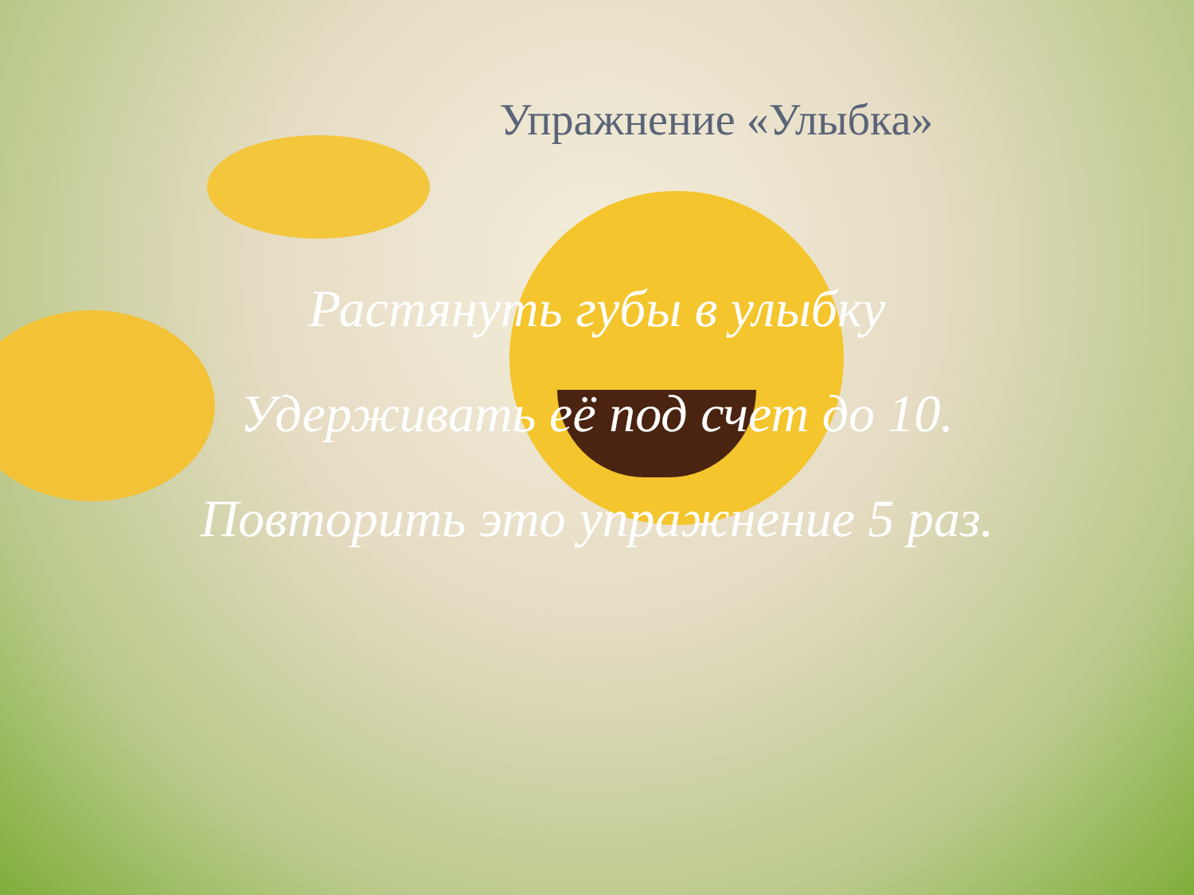Упражнение «Улыбка»
Растянуть губы в улыбку
Удерживать её под счет до 10.
Повторить это упражнение 5 раз.